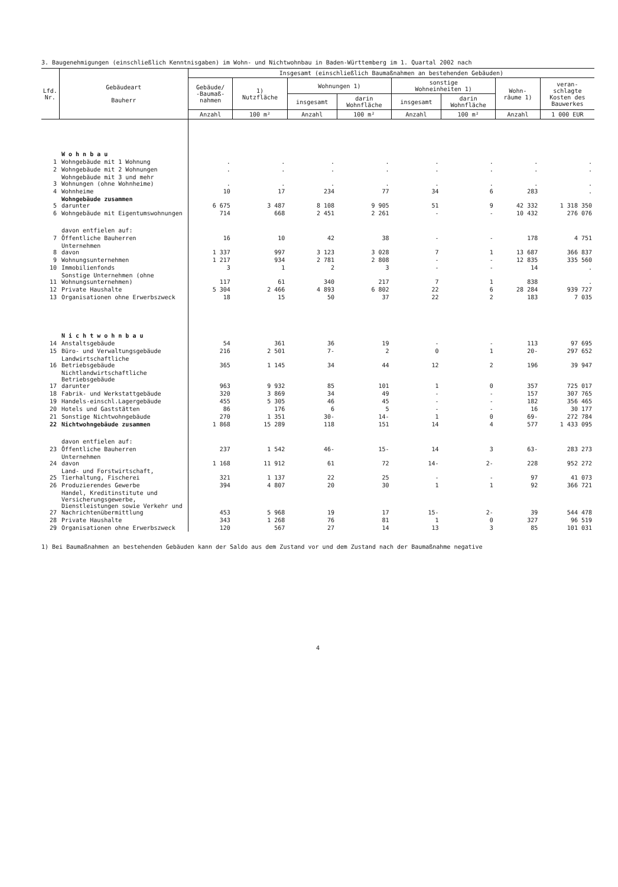3. Baugenehmigungen (einschließlich Kenntnisgaben) im Wohn- und Nichtwohnbau in Baden-Württemberg im 1. Quartal 2002 nach
| Lfd. Nr. | Gebäudeart Bauherr | Insgesamt (einschließlich Baumaßnahmen an bestehenden Gebäuden) | | | | | | | |
| --- | --- | --- | --- | --- | --- | --- | --- | --- | --- |
| | | Gebäude/ -Baumaß- nahmen | 1) Nutzfläche | Wohnungen 1) | | sonstige Wohneinheiten 1) | | Wohn- räume 1) | veran- schlagte Kosten des Bauwerkes |
| | | | | insgesamt | darin Wohnfläche | insgesamt | darin Wohnfläche | | |
| | | Anzahl | 100 m² | Anzahl | 100 m² | Anzahl | 100 m² | Anzahl | 1 000 EUR |
| | W o h n b a u | | | | | | | | |
| 1 | Wohngebäude mit 1 Wohnung | . | . | . | . | . | . | . | . |
| 2 | Wohngebäude mit 2 Wohnungen | . | . | . | . | . | . | . | . |
| 3 | Wohngebäude mit 3 und mehr Wohnungen (ohne Wohnheime) | . | . | . | . | . | . | . | . |
| 4 | Wohnheime | 10 | 17 | 234 | 77 | 34 | 6 | 283 | . |
| 5 | Wohngebäude zusammen darunter | 6 675 | 3 487 | 8 108 | 9 905 | 51 | 9 | 42 332 | 1 318 350 |
| 6 | Wohngebäude mit Eigentumswohnungen | 714 | 668 | 2 451 | 2 261 | - | - | 10 432 | 276 076 |
| | davon entfielen auf: | | | | | | | | |
| 7 | Öffentliche Bauherren | 16 | 10 | 42 | 38 | - | - | 178 | 4 751 |
| 8 | Unternehmen davon | 1 337 | 997 | 3 123 | 3 028 | 7 | 1 | 13 687 | 366 837 |
| 9 | Wohnungsunternehmen | 1 217 | 934 | 2 781 | 2 808 | - | - | 12 835 | 335 560 |
| 10 | Immobilienfonds | 3 | 1 | 2 | 3 | - | - | 14 | . |
| 11 | Sonstige Unternehmen (ohne Wohnungsunternehmen) | 117 | 61 | 340 | 217 | 7 | 1 | 838 | . |
| 12 | Private Haushalte | 5 304 | 2 466 | 4 893 | 6 802 | 22 | 6 | 28 284 | 939 727 |
| 13 | Organisationen ohne Erwerbszweck | 18 | 15 | 50 | 37 | 22 | 2 | 183 | 7 035 |
| | N i c h t w o h n b a u | | | | | | | | |
| 14 | Anstaltsgebäude | 54 | 361 | 36 | 19 | - | - | 113 | 97 695 |
| 15 | Büro- und Verwaltungsgebäude | 216 | 2 501 | 7- | 2 | 0 | 1 | 20- | 297 652 |
| 16 | Landwirtschaftliche Betriebsgebäude | 365 | 1 145 | 34 | 44 | 12 | 2 | 196 | 39 947 |
| 17 | Nichtlandwirtschaftliche Betriebsgebäude darunter | 963 | 9 932 | 85 | 101 | 1 | 0 | 357 | 725 017 |
| 18 | Fabrik- und Werkstattgebäude | 320 | 3 869 | 34 | 49 | - | - | 157 | 307 765 |
| 19 | Handels-einschl.Lagergebäude | 455 | 5 305 | 46 | 45 | - | - | 182 | 356 465 |
| 20 | Hotels und Gaststätten | 86 | 176 | 6 | 5 | - | - | 16 | 30 177 |
| 21 | Sonstige Nichtwohngebäude | 270 | 1 351 | 30- | 14- | 1 | 0 | 69- | 272 784 |
| 22 | Nichtwohngebäude zusammen | 1 868 | 15 289 | 118 | 151 | 14 | 4 | 577 | 1 433 095 |
| | davon entfielen auf: | | | | | | | | |
| 23 | Öffentliche Bauherren | 237 | 1 542 | 46- | 15- | 14 | 3 | 63- | 283 273 |
| 24 | Unternehmen davon | 1 168 | 11 912 | 61 | 72 | 14- | 2- | 228 | 952 272 |
| 25 | Land- und Forstwirtschaft, Tierhaltung, Fischerei | 321 | 1 137 | 22 | 25 | - | - | 97 | 41 073 |
| 26 | Produzierendes Gewerbe | 394 | 4 807 | 20 | 30 | 1 | 1 | 92 | 366 721 |
| 27 | Handel, Kreditinstitute und Versicherungsgewerbe, Dienstleistungen sowie Verkehr und Nachrichtenübermittlung | 453 | 5 968 | 19 | 17 | 15- | 2- | 39 | 544 478 |
| 28 | Private Haushalte | 343 | 1 268 | 76 | 81 | 1 | 0 | 327 | 96 519 |
| 29 | Organisationen ohne Erwerbszweck | 120 | 567 | 27 | 14 | 13 | 3 | 85 | 101 031 |
1) Bei Baumaßnahmen an bestehenden Gebäuden kann der Saldo aus dem Zustand vor und dem Zustand nach der Baumaßnahme negative
4